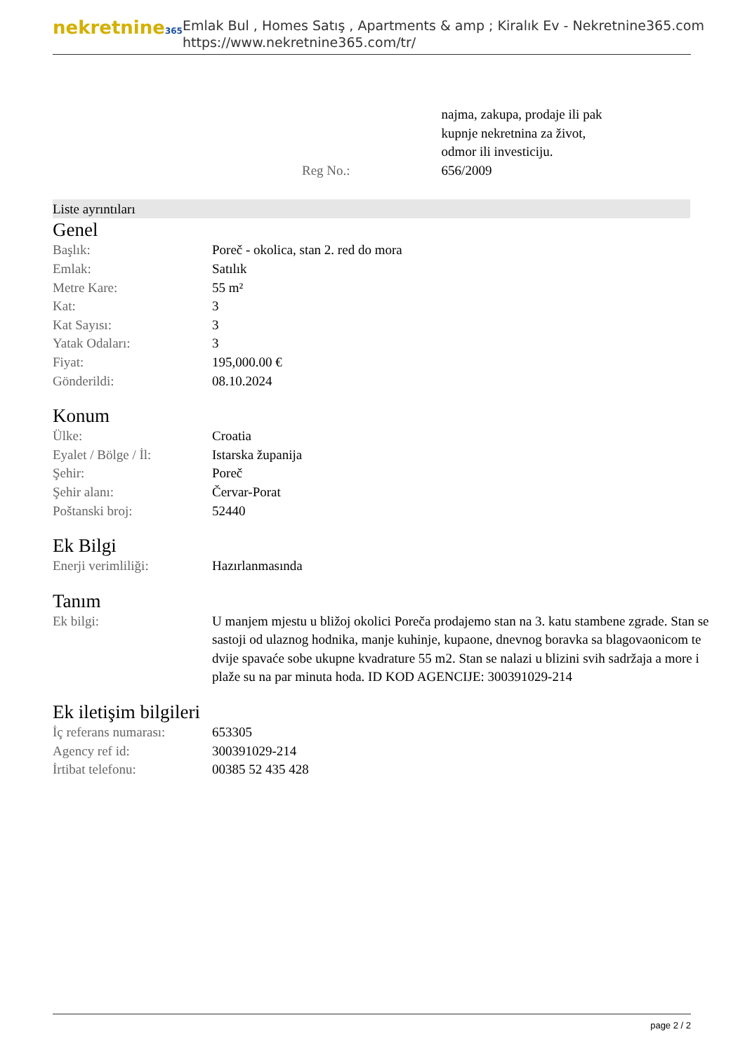nekretnine365
Emlak Bul , Homes Satış , Apartments & amp ; Kiralık Ev - Nekretnine365.com
https://www.nekretnine365.com/tr/
| | najma, zakupa, prodaje ili pak kupnje nekretnina za život, odmor ili investiciju. |
| Reg No.: | 656/2009 |
Liste ayrıntıları
Genel
| Başlık: | Poreč - okolica, stan 2. red do mora |
| Emlak: | Satılık |
| Metre Kare: | 55 m² |
| Kat: | 3 |
| Kat Sayısı: | 3 |
| Yatak Odaları: | 3 |
| Fiyat: | 195,000.00 € |
| Gönderildi: | 08.10.2024 |
Konum
| Ülke: | Croatia |
| Eyalet / Bölge / İl: | Istarska županija |
| Şehir: | Poreč |
| Şehir alanı: | Červar-Porat |
| Poštanski broj: | 52440 |
Ek Bilgi
| Enerji verimliliği: | Hazırlanmasında |
Tanım
| Ek bilgi: | U manjem mjestu u bližoj okolici Poreča prodajemo stan na 3. katu stambene zgrade. Stan se sastoji od ulaznog hodnika, manje kuhinje, kupaone, dnevnog boravka sa blagovaonicom te dvije spavaće sobe ukupne kvadrature 55 m2. Stan se nalazi u blizini svih sadržaja a more i plaže su na par minuta hoda. ID KOD AGENCIJE: 300391029-214 |
Ek iletişim bilgileri
| İç referans numarası: | 653305 |
| Agency ref id: | 300391029-214 |
| İrtibat telefonu: | 00385 52 435 428 |
page 2 / 2